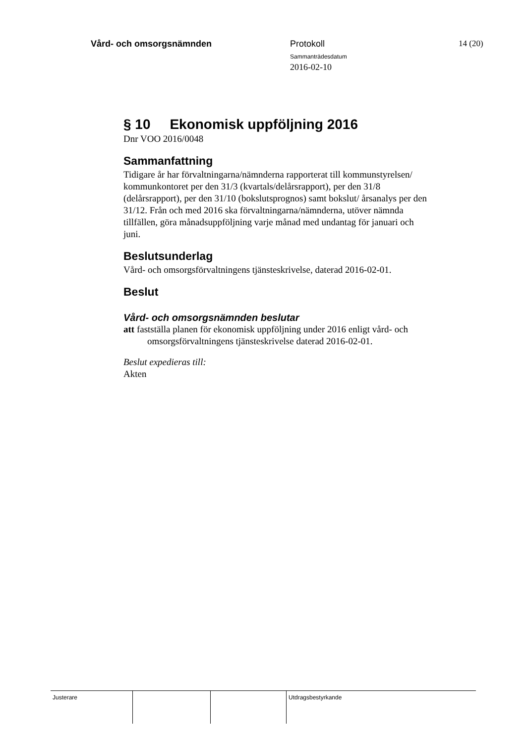Vård- och omsorgsnämnden Protokoll
Sammanträdesdatum
2016-02-10
14 (20)
§ 10 Ekonomisk uppföljning 2016
Dnr VOO 2016/0048
Sammanfattning
Tidigare år har förvaltningarna/nämnderna rapporterat till kommunstyrelsen/ kommunkontoret per den 31/3 (kvartals/delårsrapport), per den 31/8 (delårsrapport), per den 31/10 (bokslutsprognos) samt bokslut/ årsanalys per den 31/12. Från och med 2016 ska förvaltningarna/nämnderna, utöver nämnda tillfällen, göra månadsuppföljning varje månad med undantag för januari och juni.
Beslutsunderlag
Vård- och omsorgsförvaltningens tjänsteskrivelse, daterad 2016-02-01.
Beslut
Vård- och omsorgsnämnden beslutar
att fastställa planen för ekonomisk uppföljning under 2016 enligt vård- och omsorgsförvaltningens tjänsteskrivelse daterad 2016-02-01.
Beslut expedieras till:
Akten
Justerare Utdragsbestyrkande